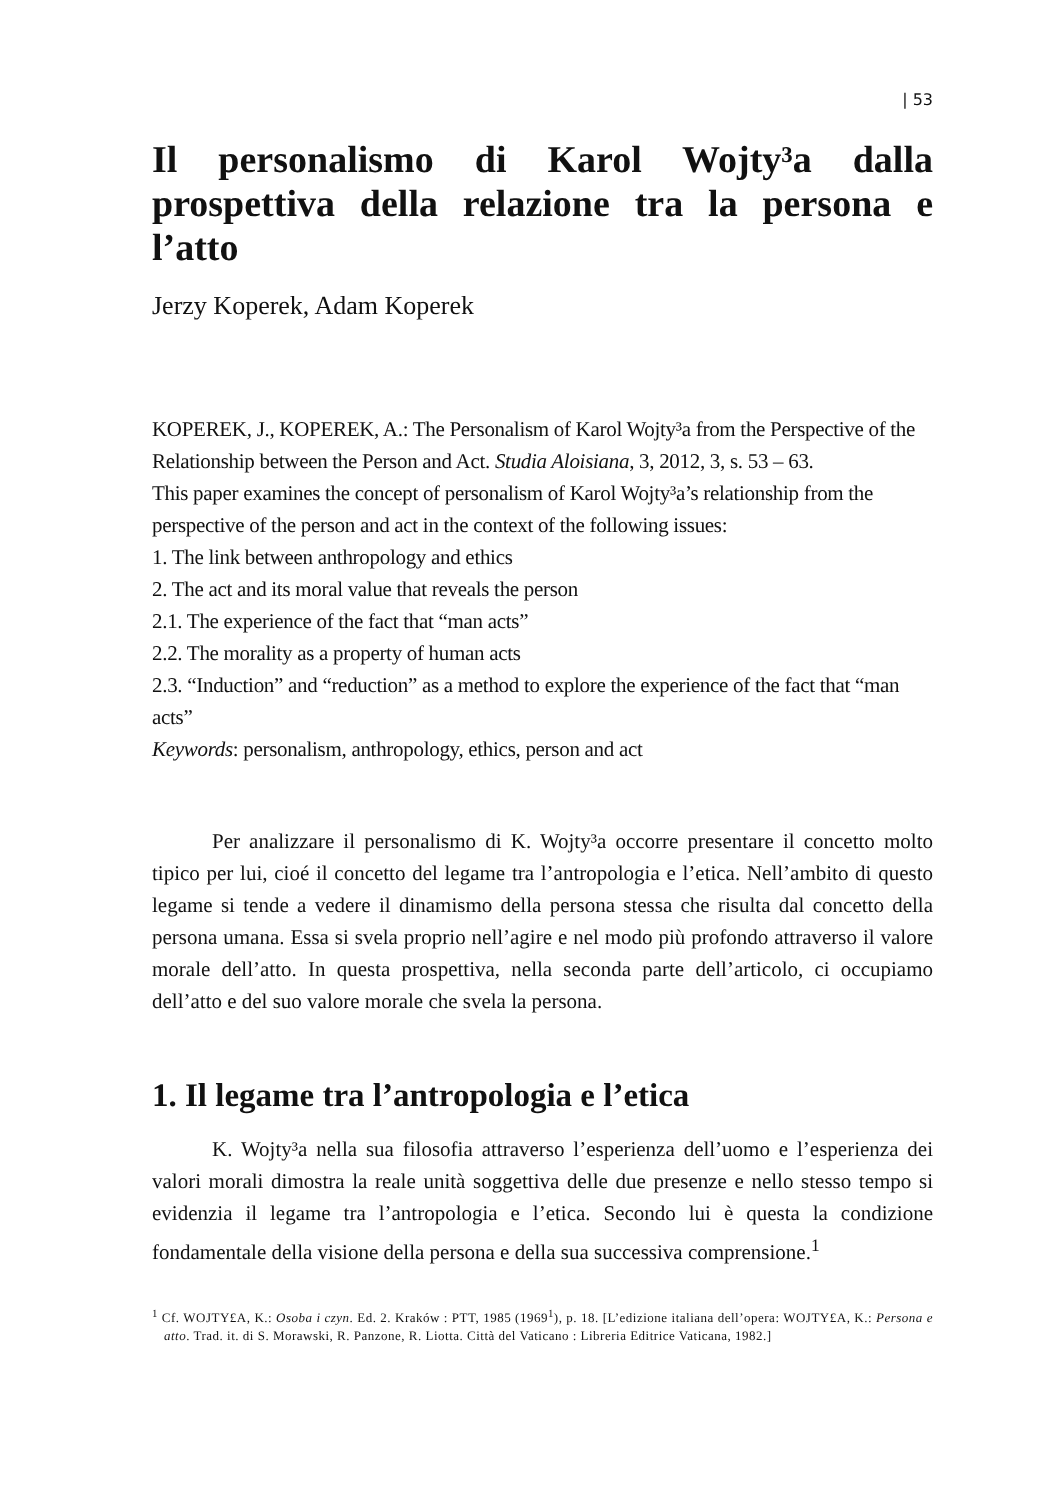| 53
Il personalismo di Karol Wojty³a dalla prospettiva della relazione tra la persona e l’atto
Jerzy Koperek, Adam Koperek
KOPEREK, J., KOPEREK, A.: The Personalism of Karol Wojty³a from the Perspective of the Relationship between the Person and Act. Studia Aloisiana, 3, 2012, 3, s. 53 – 63.
This paper examines the concept of personalism of Karol Wojty³a’s relationship from the perspective of the person and act in the context of the following issues:
1. The link between anthropology and ethics
2. The act and its moral value that reveals the person
2.1. The experience of the fact that “man acts”
2.2. The morality as a property of human acts
2.3. “Induction” and “reduction” as a method to explore the experience of the fact that “man acts”
Keywords: personalism, anthropology, ethics, person and act
Per analizzare il personalismo di K. Wojty³a occorre presentare il concetto molto tipico per lui, cioé il concetto del legame tra l’antropologia e l’etica. Nell’ambito di questo legame si tende a vedere il dinamismo della persona stessa che risulta dal concetto della persona umana. Essa si svela proprio nell’agire e nel modo più profondo attraverso il valore morale dell’atto. In questa prospettiva, nella seconda parte dell’articolo, ci occupiamo dell’atto e del suo valore morale che svela la persona.
1. Il legame tra l’antropologia e l’etica
K. Wojty³a nella sua filosofia attraverso l’esperienza dell’uomo e l’esperienza dei valori morali dimostra la reale unità soggettiva delle due presenze e nello stesso tempo si evidenzia il legame tra l’antropologia e l’etica. Secondo lui è questa la condizione fondamentale della visione della persona e della sua successiva comprensione.<sup>1</sup>
<sup>1</sup> Cf. WOJTY£A, K.: Osoba i czyn. Ed. 2. Kraków : PTT, 1985 (1969<sup>1</sup>), p. 18. [L’edizione italiana dell’opera: WOJTY£A, K.: Persona e atto. Trad. it. di S. Morawski, R. Panzone, R. Liotta. Città del Vaticano : Libreria Editrice Vaticana, 1982.]